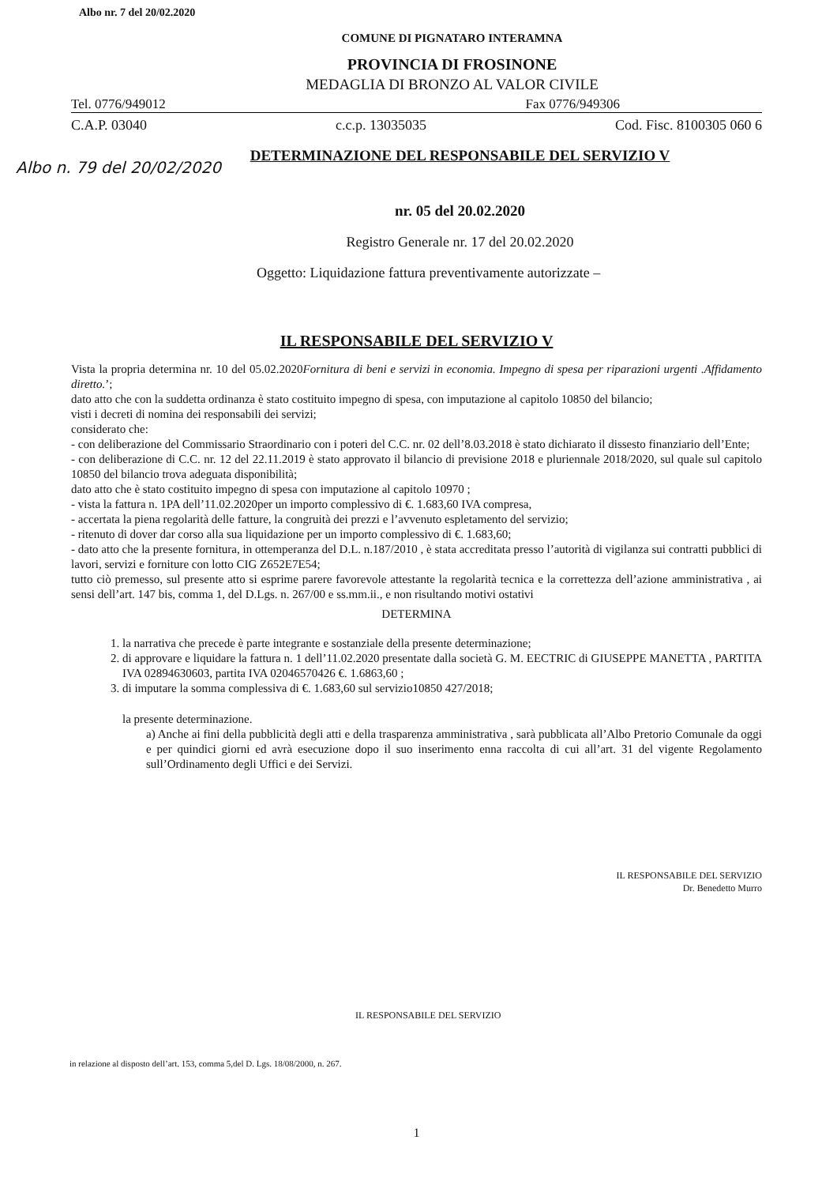Albo nr. 7 del 20/02.2020
COMUNE DI PIGNATARO INTERAMNA
PROVINCIA DI FROSINONE
MEDAGLIA DI BRONZO AL VALOR CIVILE
Tel. 0776/949012 Fax 0776/949306
C.A.P. 03040 c.c.p. 13035035 Cod. Fisc. 8100305 060 6
DETERMINAZIONE DEL RESPONSABILE DEL SERVIZIO V
Albo n. 79 del 20/02/2020
nr. 05 del 20.02.2020
Registro Generale nr. 17 del 20.02.2020
Oggetto: Liquidazione fattura preventivamente autorizzate –
IL RESPONSABILE DEL SERVIZIO V
Vista la propria determina nr. 10 del 05.02.2020Fornitura di beni e servizi in economia. Impegno di spesa per riparazioni urgenti .Affidamento diretto.’;
dato atto che con la suddetta ordinanza è stato costituito impegno di spesa, con imputazione al capitolo 10850 del bilancio;
visti i decreti di nomina dei responsabili dei servizi;
considerato che:
- con deliberazione del Commissario Straordinario con i poteri del C.C. nr. 02 dell’8.03.2018 è stato dichiarato il dissesto finanziario dell’Ente;
- con deliberazione di C.C. nr. 12 del 22.11.2019 è stato approvato il bilancio di previsione 2018 e pluriennale 2018/2020, sul quale sul capitolo 10850 del bilancio trova adeguata disponibilità;
dato atto che è stato costituito impegno di spesa con imputazione al capitolo 10970 ;
- vista la fattura n. 1PA dell’11.02.2020per un importo complessivo di €. 1.683,60 IVA compresa,
- accertata la piena regolarità delle fatture, la congruità dei prezzi e l’avvenuto espletamento del servizio;
- ritenuto di dover dar corso alla sua liquidazione per un importo complessivo di €. 1.683,60;
- dato atto che la presente fornitura, in ottemperanza del D.L. n.187/2010 , è stata accreditata presso l’autorità di vigilanza sui contratti pubblici di lavori, servizi e forniture con lotto CIG Z652E7E54;
tutto ciò premesso, sul presente atto si esprime parere favorevole attestante la regolarità tecnica e la correttezza dell’azione amministrativa , ai sensi dell’art. 147 bis, comma 1, del D.Lgs. n. 267/00 e ss.mm.ii., e non risultando motivi ostativi
DETERMINA
1. la narrativa che precede è parte integrante e sostanziale della presente determinazione;
2. di approvare e liquidare la fattura n. 1 dell’11.02.2020 presentate dalla società G. M. EECTRIC di GIUSEPPE MANETTA , PARTITA IVA 02894630603, partita IVA 02046570426 €. 1.6863,60 ;
3. di imputare la somma complessiva di €. 1.683,60 sul servizio10850 427/2018;
la presente determinazione.
a) Anche ai fini della pubblicità degli atti e della trasparenza amministrativa , sarà pubblicata all’Albo Pretorio Comunale da oggi e per quindici giorni ed avrà esecuzione dopo il suo inserimento enna raccolta di cui all’art. 31 del vigente Regolamento sull’Ordinamento degli Uffici e dei Servizi.
IL RESPONSABILE DEL SERVIZIO
Dr. Benedetto Murro
IL RESPONSABILE DEL SERVIZIO
in relazione al disposto dell’art. 153, comma 5,del D. Lgs. 18/08/2000, n. 267.
1